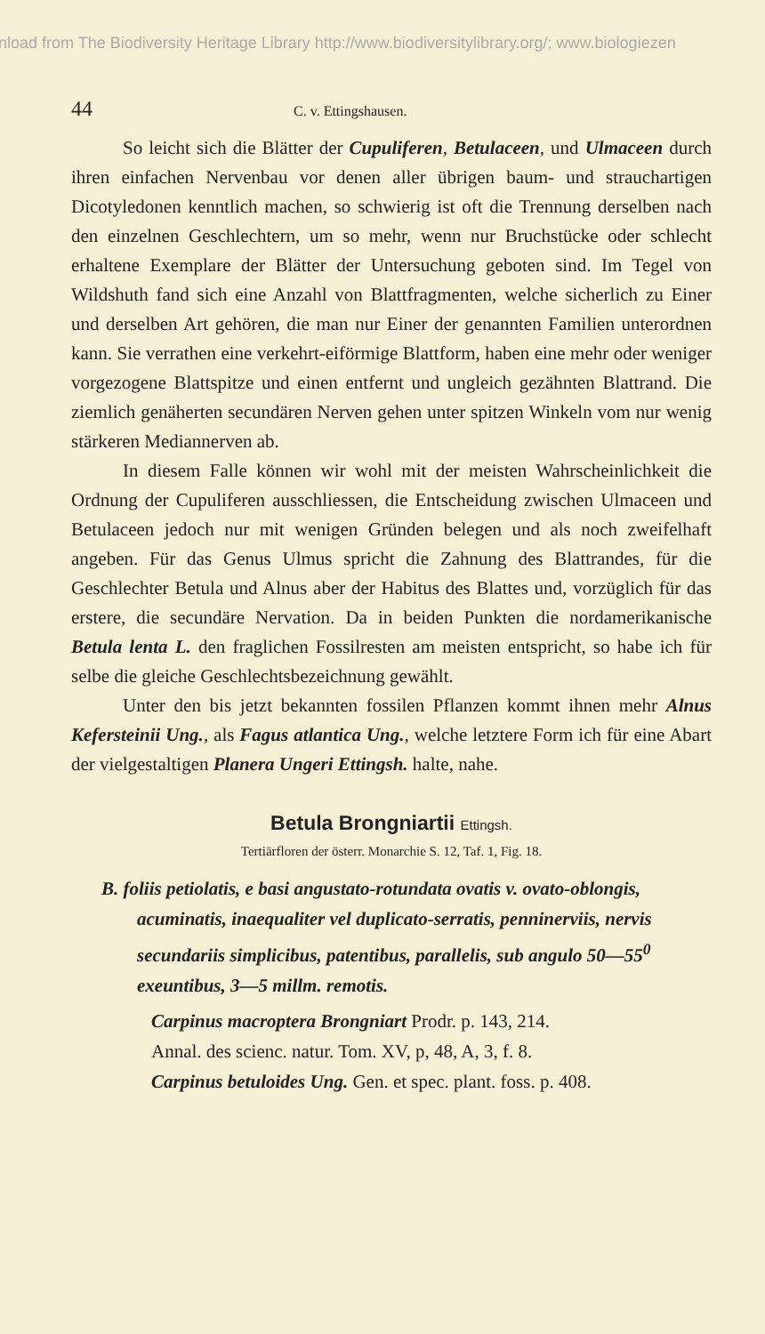nload from The Biodiversity Heritage Library http://www.biodiversitylibrary.org/; www.biologiezen
44 C. v. Ettingshausen.
So leicht sich die Blätter der Cupuliferen, Betulaceen, und Ulmaceen durch ihren einfachen Nervenbau vor denen aller übrigen baum- und strauchartigen Dicotyledonen kenntlich machen, so schwierig ist oft die Trennung derselben nach den einzelnen Geschlechtern, um so mehr, wenn nur Bruchstücke oder schlecht erhaltene Exemplare der Blätter der Untersuchung geboten sind. Im Tegel von Wildshuth fand sich eine Anzahl von Blattfragmenten, welche sicherlich zu Einer und derselben Art gehören, die man nur Einer der genannten Familien unterordnen kann. Sie verrathen eine verkehrt-eiförmige Blattform, haben eine mehr oder weniger vorgezogene Blattspitze und einen entfernt und ungleich gezähnten Blattrand. Die ziemlich genäherten secundären Nerven gehen unter spitzen Winkeln vom nur wenig stärkeren Mediannerven ab.
In diesem Falle können wir wohl mit der meisten Wahrscheinlichkeit die Ordnung der Cupuliferen ausschliessen, die Entscheidung zwischen Ulmaceen und Betulaceen jedoch nur mit wenigen Gründen belegen und als noch zweifelhaft angeben. Für das Genus Ulmus spricht die Zahnung des Blattrandes, für die Geschlechter Betula und Alnus aber der Habitus des Blattes und, vorzüglich für das erstere, die secundäre Nervation. Da in beiden Punkten die nordamerikanische Betula lenta L. den fraglichen Fossilresten am meisten entspricht, so habe ich für selbe die gleiche Geschlechtsbezeichnung gewählt.
Unter den bis jetzt bekannten fossilen Pflanzen kommt ihnen mehr Alnus Kefersteinii Ung., als Fagus atlantica Ung., welche letztere Form ich für eine Abart der vielgestaltigen Planera Ungeri Ettingsh. halte, nahe.
Betula Brongniartii Ettingsh.
Tertiärfloren der österr. Monarchie S. 12, Taf. 1, Fig. 18.
B. foliis petiolatis, e basi angustato-rotundata ovatis v. ovato-oblongis, acuminatis, inaequaliter vel duplicato-serratis, penninerviis, nervis secundariis simplicibus, patentibus, parallelis, sub angulo 50—55<sup>0</sup> exeuntibus, 3—5 millm. remotis.
Carpinus macroptera Brongniart Prodr. p. 143, 214.
Annal. des scienc. natur. Tom. XV, p, 48, A, 3, f. 8.
Carpinus betuloides Ung. Gen. et spec. plant. foss. p. 408.